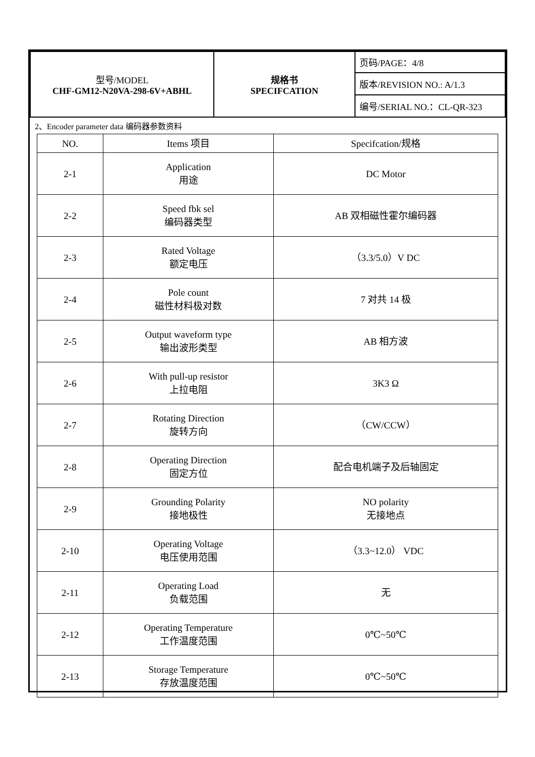| 型号/MODEL CHF-GM12-N20VA-298-6V+ABHL | 规格书 SPECIFCATION | 页码/PAGE：4/8 |
| | | 版本/REVISION NO.: A/1.3 |
| | | 编号/SERIAL NO.：CL-QR-323 |
2、Encoder parameter data 编码器参数资料
| NO. | Items 项目 | Specifcation/规格 |
| --- | --- | --- |
| 2-1 | Application 用途 | DC Motor |
| 2-2 | Speed fbk sel 编码器类型 | AB 双相磁性霍尔编码器 |
| 2-3 | Rated Voltage 额定电压 | （3.3/5.0）V DC |
| 2-4 | Pole count 磁性材料极对数 | 7 对共 14 极 |
| 2-5 | Output waveform type 输出波形类型 | AB 相方波 |
| 2-6 | With pull-up resistor 上拉电阻 | 3K3 Ω |
| 2-7 | Rotating Direction 旋转方向 | （CW/CCW） |
| 2-8 | Operating Direction 固定方位 | 配合电机端子及后轴固定 |
| 2-9 | Grounding Polarity 接地极性 | NO polarity 无接地点 |
| 2-10 | Operating Voltage 电压使用范围 | （3.3~12.0） VDC |
| 2-11 | Operating Load 负载范围 | 无 |
| 2-12 | Operating Temperature 工作温度范围 | 0℃~50℃ |
| 2-13 | Storage Temperature 存放温度范围 | 0℃~50℃ |